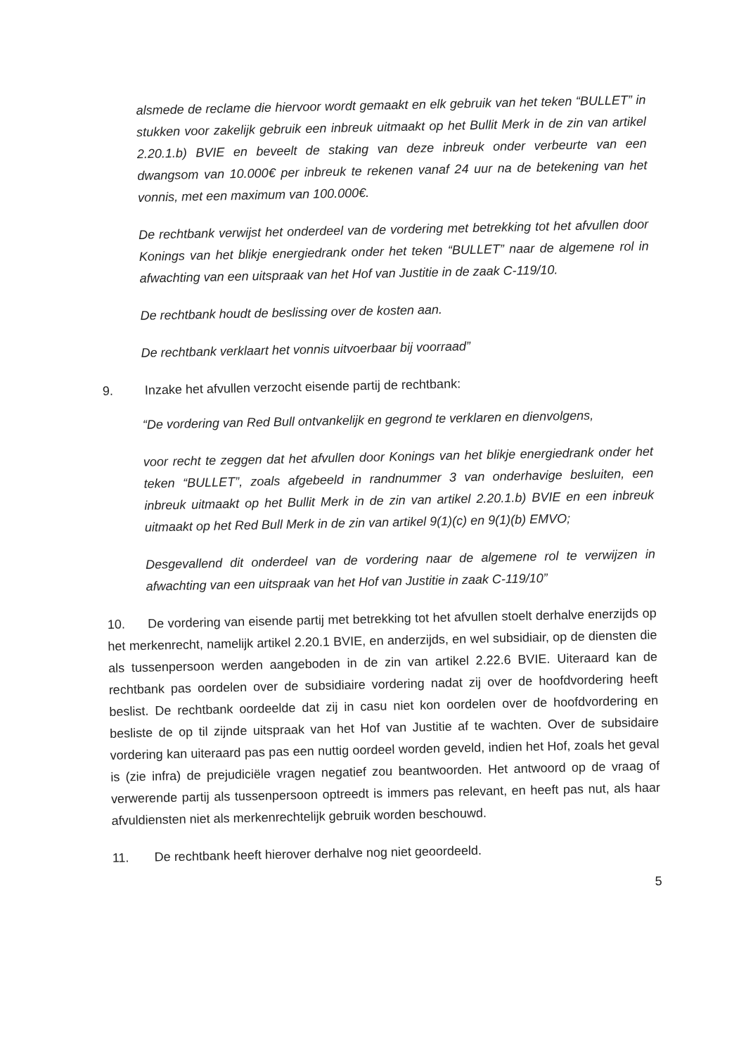alsmede de reclame die hiervoor wordt gemaakt en elk gebruik van het teken “BULLET” in stukken voor zakelijk gebruik een inbreuk uitmaakt op het Bullit Merk in de zin van artikel 2.20.1.b) BVIE en beveelt de staking van deze inbreuk onder verbeurte van een dwangsom van 10.000€ per inbreuk te rekenen vanaf 24 uur na de betekening van het vonnis, met een maximum van 100.000€.
De rechtbank verwijst het onderdeel van de vordering met betrekking tot het afvullen door Konings van het blikje energiedrank onder het teken “BULLET” naar de algemene rol in afwachting van een uitspraak van het Hof van Justitie in de zaak C-119/10.
De rechtbank houdt de beslissing over de kosten aan.
De rechtbank verklaart het vonnis uitvoerbaar bij voorraad”
9. Inzake het afvullen verzocht eisende partij de rechtbank:
“De vordering van Red Bull ontvankelijk en gegrond te verklaren en dienvolgens,
voor recht te zeggen dat het afvullen door Konings van het blikje energiedrank onder het teken “BULLET”, zoals afgebeeld in randnummer 3 van onderhavige besluiten, een inbreuk uitmaakt op het Bullit Merk in de zin van artikel 2.20.1.b) BVIE en een inbreuk uitmaakt op het Red Bull Merk in de zin van artikel 9(1)(c) en 9(1)(b) EMVO;
Desgevallend dit onderdeel van de vordering naar de algemene rol te verwijzen in afwachting van een uitspraak van het Hof van Justitie in zaak C-119/10”
10. De vordering van eisende partij met betrekking tot het afvullen stoelt derhalve enerzijds op het merkenrecht, namelijk artikel 2.20.1 BVIE, en anderzijds, en wel subsidiair, op de diensten die als tussenpersoon werden aangeboden in de zin van artikel 2.22.6 BVIE. Uiteraard kan de rechtbank pas oordelen over de subsidiaire vordering nadat zij over de hoofdvordering heeft beslist. De rechtbank oordeelde dat zij in casu niet kon oordelen over de hoofdvordering en besliste de op til zijnde uitspraak van het Hof van Justitie af te wachten. Over de subsidaire vordering kan uiteraard pas pas een nuttig oordeel worden geveld, indien het Hof, zoals het geval is (zie infra) de prejudiciële vragen negatief zou beantwoorden. Het antwoord op de vraag of verwerende partij als tussenpersoon optreedt is immers pas relevant, en heeft pas nut, als haar afvuldiensten niet als merkenrechtelijk gebruik worden beschouwd.
11. De rechtbank heeft hierover derhalve nog niet geoordeeld.
5